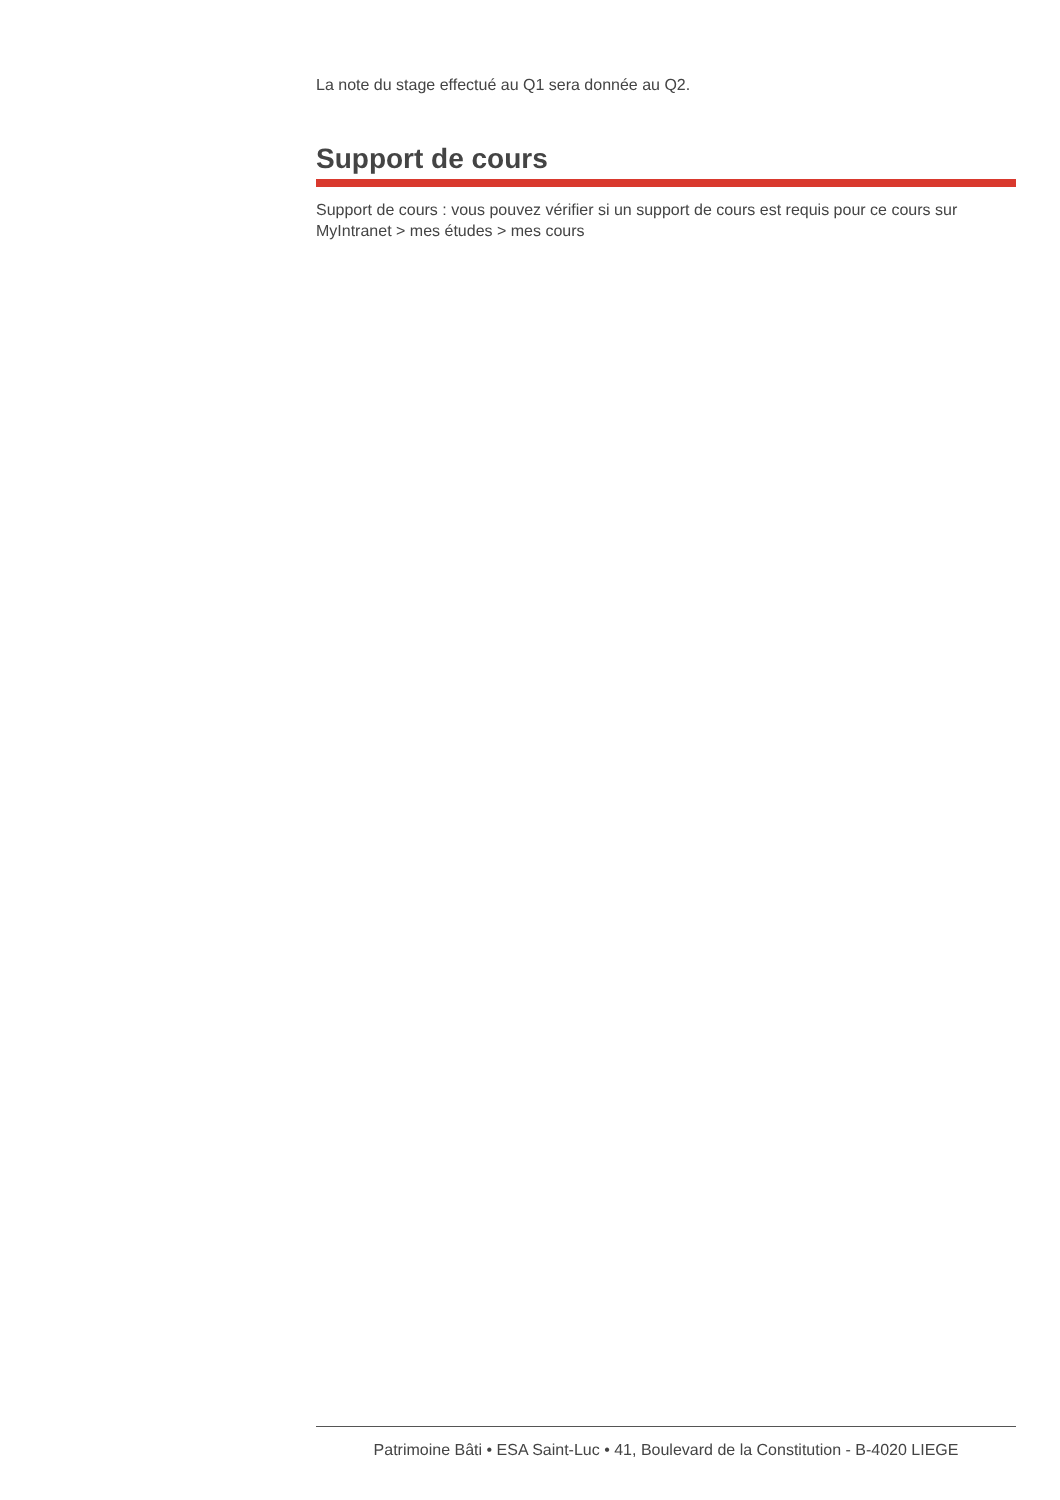La note du stage effectué au Q1 sera donnée au Q2.
Support de cours
Support de cours : vous pouvez vérifier si un support de cours est requis pour ce cours sur MyIntranet > mes études > mes cours
Patrimoine Bâti • ESA Saint-Luc • 41, Boulevard de la Constitution - B-4020 LIEGE